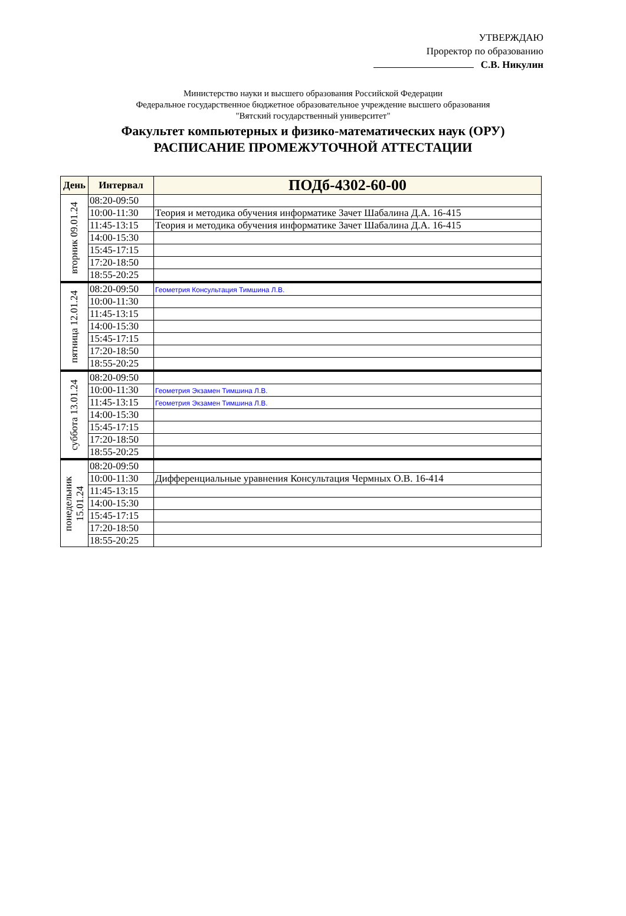УТВЕРЖДАЮ
Проректор по образованию
С.В. Никулин
Министерство науки и высшего образования Российской Федерации
Федеральное государственное бюджетное образовательное учреждение высшего образования
"Вятский государственный университет"
Факультет компьютерных и физико-математических наук (ОРУ)
РАСПИСАНИЕ ПРОМЕЖУТОЧНОЙ АТТЕСТАЦИИ
| День | Интервал | ПОДб-4302-60-00 |
| --- | --- | --- |
| вторник 09.01.24 | 08:20-09:50 | |
| | 10:00-11:30 | Теория и методика обучения информатике Зачет Шабалина Д.А. 16-415 |
| | 11:45-13:15 | Теория и методика обучения информатике Зачет Шабалина Д.А. 16-415 |
| | 14:00-15:30 | |
| | 15:45-17:15 | |
| | 17:20-18:50 | |
| | 18:55-20:25 | |
| пятница 12.01.24 | 08:20-09:50 | Геометрия Консультация Тимшина Л.В. |
| | 10:00-11:30 | |
| | 11:45-13:15 | |
| | 14:00-15:30 | |
| | 15:45-17:15 | |
| | 17:20-18:50 | |
| | 18:55-20:25 | |
| суббота 13.01.24 | 08:20-09:50 | |
| | 10:00-11:30 | Геометрия Экзамен Тимшина Л.В. |
| | 11:45-13:15 | Геометрия Экзамен Тимшина Л.В. |
| | 14:00-15:30 | |
| | 15:45-17:15 | |
| | 17:20-18:50 | |
| | 18:55-20:25 | |
| понедельник 15.01.24 | 08:20-09:50 | |
| | 10:00-11:30 | Дифференциальные уравнения Консультация Чермных О.В. 16-414 |
| | 11:45-13:15 | |
| | 14:00-15:30 | |
| | 15:45-17:15 | |
| | 17:20-18:50 | |
| | 18:55-20:25 | |